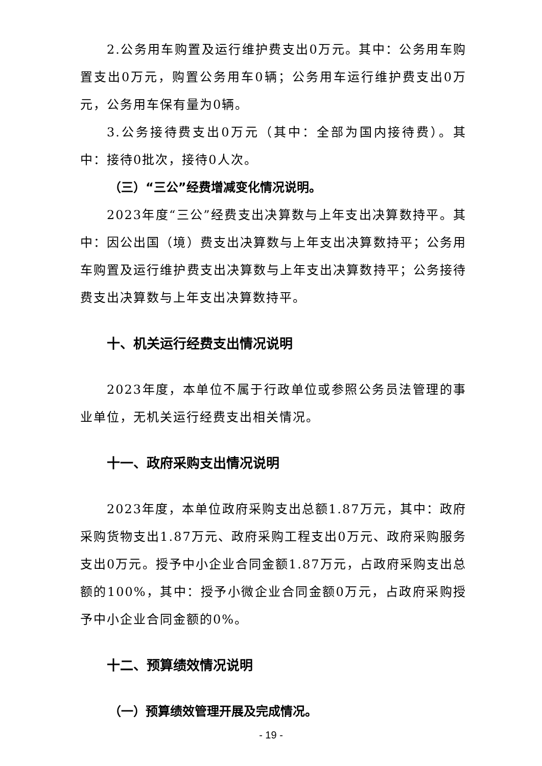2.公务用车购置及运行维护费支出0万元。其中：公务用车购置支出0万元，购置公务用车0辆；公务用车运行维护费支出0万元，公务用车保有量为0辆。
3.公务接待费支出0万元（其中：全部为国内接待费）。其中：接待0批次，接待0人次。
（三）“三公”经费增减变化情况说明。
2023年度“三公”经费支出决算数与上年支出决算数持平。其中：因公出国（境）费支出决算数与上年支出决算数持平；公务用车购置及运行维护费支出决算数与上年支出决算数持平；公务接待费支出决算数与上年支出决算数持平。
十、机关运行经费支出情况说明
2023年度，本单位不属于行政单位或参照公务员法管理的事业单位，无机关运行经费支出相关情况。
十一、政府采购支出情况说明
2023年度，本单位政府采购支出总额1.87万元，其中：政府采购货物支出1.87万元、政府采购工程支出0万元、政府采购服务支出0万元。授予中小企业合同金额1.87万元，占政府采购支出总额的100%，其中：授予小微企业合同金额0万元，占政府采购授予中小企业合同金额的0%。
十二、预算绩效情况说明
（一）预算绩效管理开展及完成情况。
- 19 -